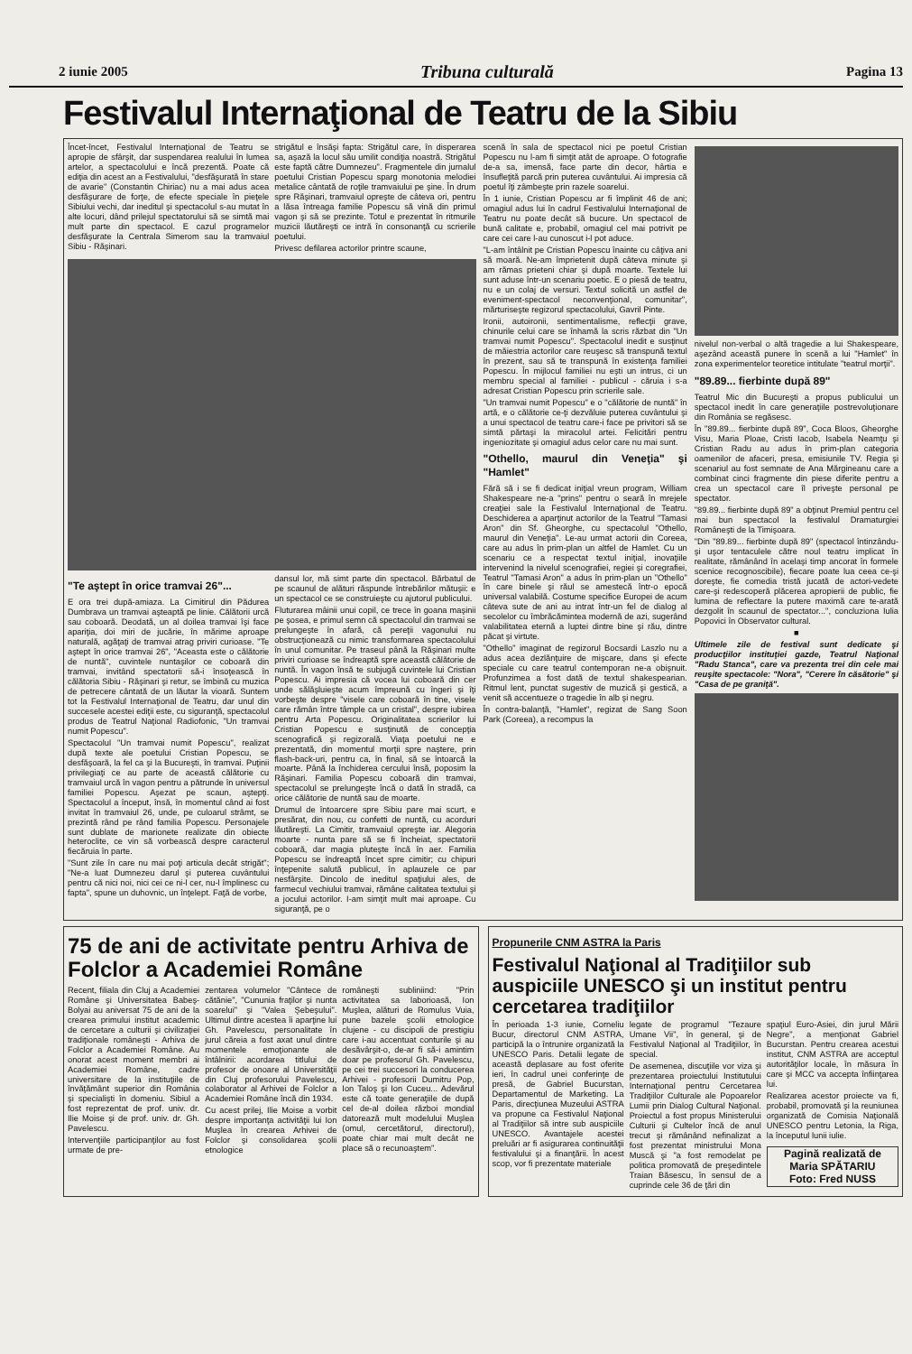2 iunie 2005 Tribuna culturală Pagina 13
Festivalul Internaţional de Teatru de la Sibiu
Încet-încet, Festivalul Internaţional de Teatru se apropie de sfârşit, dar suspendarea realului în lumea artelor, a spectacolului e încă prezentă. Poate că ediţia din acest an a Festivalului, "desfăşurată în stare de avarie" (Constantin Chiriac) nu a mai adus acea desfăşurare de forţe, de efecte speciale în pieţele Sibiului vechi, dar ineditul şi spectacolul s-au mutat în alte locuri, dând prilejul spectatorului să se simtă mai mult parte din spectacol. E cazul programelor desfăşurate la Centrala Simerom sau la tramvaiul Sibiu - Răşinari.
strigătul e însăşi fapta: Strigătul care, în disperarea sa, aşază la locul său umilit condiţia noastră. Strigătul este faptă către Dumnezeu". Fragmentele din jurnalul poetului Cristian Popescu sparg monotonia melodiei metalice cântată de roţile tramvaiului pe şine. În drum spre Răşinari, tramvaiul opreşte de câteva ori, pentru a lăsa întreaga familie Popescu să vină din primul vagon şi să se prezinte. Totul e prezentat în ritmurile muzicii lăutăreşti ce intră în consonanţă cu scrierile poetului.
Privesc defilarea actorilor printre scaune,
"Te aştept în orice tramvai 26"...
E ora trei după-amiaza. La Cimitirul din Pădurea Dumbrava un tramvai aşteaptă pe linie. Călătorii urcă sau coboară. Deodată, un al doilea tramvai îşi face apariţia, doi miri de jucărie, în mărime aproape naturală, agăţaţi de tramvai atrag priviri curioase. "Te aştept în orice tramvai 26", "Aceasta este o călătorie de nuntă", cuvintele nuntaşilor ce coboară din tramvai, invitând spectatorii să-i însoţească în călătoria Sibiu - Răşinari şi retur, se îmbină cu muzica de petrecere cântată de un lăutar la vioară. Suntem tot la Festivalul Internaţional de Teatru, dar unul din succesele acestei ediţii este, cu siguranţă, spectacolul produs de Teatrul Naţional Radiofonic, "Un tramvai numit Popescu".
Spectacolul "Un tramvai numit Popescu", realizat după texte ale poetului Cristian Popescu, se desfăşoară, la fel ca şi la Bucureşti, în tramvai. Puţinii privilegiaţi ce au parte de această călătorie cu tramvaiul urcă în vagon pentru a pătrunde în universul familiei Popescu. Aşezat pe scaun, aştepţi. Spectacolul a început, însă, în momentul când ai fost invitat în tramvaiul 26, unde, pe culoarul strâmt, se prezintă rând pe rând familia Popescu. Personajele sunt dublate de marionete realizate din obiecte heteroclite, ce vin să vorbească despre caracterul fiecăruia în parte.
"Sunt zile în care nu mai poţi articula decât strigăt"; "Ne-a luat Dumnezeu darul şi puterea cuvântului pentru că nici noi, nici cei ce ni-l cer, nu-l împlinesc cu fapta", spune un duhovnic, un înţelept. Faţă de vorbe,
dansul lor, mă simt parte din spectacol. Bărbatul de pe scaunul de alături răspunde întrebărilor mătuşii: e un spectacol ce se construieşte cu ajutorul publicului.
Fluturarea mâinii unui copil, ce trece în goana maşinii pe şosea, e primul semn că spectacolul din tramvai se prelungeşte în afară, că pereţii vagonului nu obstrucţionează cu nimic transformarea spectacolului în unul comunitar. Pe traseul până la Răşinari multe priviri curioase se îndreaptă spre această călătorie de nuntă. În vagon însă te subjugă cuvintele lui Cristian Popescu. Ai impresia că vocea lui coboară din cer unde sălăşluieşte acum împreună cu îngeri şi îţi vorbeşte despre "visele care coboară în tine, visele care rămân între tâmple ca un cristal", despre iubirea pentru Arta Popescu. Originalitatea scrierilor lui Cristian Popescu e susţinută de concepţia scenografică şi regizorală. Viaţa poetului ne e prezentată, din momentul morţii spre naştere, prin flash-back-uri, pentru ca, în final, să se întoarcă la moarte. Până la închiderea cercului însă, poposim la Răşinari. Familia Popescu coboară din tramvai, spectacolul se prelungeşte încă o dată în stradă, ca orice călătorie de nuntă sau de moarte.
Drumul de întoarcere spre Sibiu pare mai scurt, e presărat, din nou, cu confetti de nuntă, cu acorduri lăutăreşti. La Cimitir, tramvaiul opreşte iar. Alegoria moarte - nunta pare să se fi încheiat, spectatorii coboară, dar magia pluteşte încă în aer. Familia Popescu se îndreaptă încet spre cimitir; cu chipuri înţepenite salută publicul, în aplauzele ce par nesfârşite. Dincolo de ineditul spaţiului ales, de farmecul vechiului tramvai, rămâne calitatea textului şi a jocului actorilor. I-am simţit mult mai aproape. Cu siguranţă, pe o
scenă în sala de spectacol nici pe poetul Cristian Popescu nu l-am fi simţit atât de aproape. O fotografie de-a sa, imensă, face parte din decor, hârtia e însufleţită parcă prin puterea cuvântului. Ai impresia că poetul îţi zâmbeşte prin razele soarelui.
În 1 iunie, Cristian Popescu ar fi împlinit 46 de ani; omagiul adus lui în cadrul Festivalului Internaţional de Teatru nu poate decât să bucure. Un spectacol de bună calitate e, probabil, omagiul cel mai potrivit pe care cei care l-au cunoscut i-l pot aduce.
"L-am întâlnit pe Cristian Popescu înainte cu câţiva ani să moară. Ne-am împrietenit după câteva minute şi am rămas prieteni chiar şi după moarte. Textele lui sunt aduse într-un scenariu poetic. E o piesă de teatru, nu e un colaj de versuri. Textul solicită un astfel de eveniment-spectacol neconvenţional, comunitar", mărturiseşte regizorul spectacolului, Gavril Pinte.
Ironii, autoironii, sentimentalisme, reflecţii grave, chinurile celui care se înhamă la scris răzbat din "Un tramvai numit Popescu". Spectacolul inedit e susţinut de măiestria actorilor care reuşesc să transpună textul în prezent, sau să te transpună în existenţa familiei Popescu. În mijlocul familiei nu eşti un intrus, ci un membru special al familiei - publicul - căruia i s-a adresat Cristian Popescu prin scrierile sale.
"Un tramvai numit Popescu" e o "călătorie de nuntă" în artă, e o călătorie ce-ţi dezvăluie puterea cuvântului şi a unui spectacol de teatru care-i face pe privitori să se simtă părtaşi la miracolul artei. Felicitări pentru ingeniozitate şi omagiul adus celor care nu mai sunt.
"Othello, maurul din Veneţia" şi "Hamlet"
Fără să i se fi dedicat iniţial vreun program, William Shakespeare ne-a "prins" pentru o seară în mrejele creaţiei sale la Festivalul Internaţional de Teatru. Deschiderea a aparţinut actorilor de la Teatrul "Tamasi Aron" din Sf. Gheorghe, cu spectacolul "Othello, maurul din Veneţia". Le-au urmat actorii din Coreea, care au adus în prim-plan un altfel de Hamlet. Cu un scenariu ce a respectat textul iniţial, inovaţiile intervenind la nivelul scenografiei, regiei şi coregrafiei, Teatrul "Tamasi Aron" a adus în prim-plan un "Othello" în care binele şi răul se amestecă într-o epocă universal valabilă. Costume specifice Europei de acum câteva sute de ani au intrat într-un fel de dialog al secolelor cu îmbrăcămintea modernă de azi, sugerând valabilitatea eternă a luptei dintre bine şi rău, dintre păcat şi virtute.
"Othello" imaginat de regizorul Bocsardi Laszlo nu a adus acea dezlănţuire de mişcare, dans şi efecte speciale cu care teatrul contemporan ne-a obişnuit. Profunzimea a fost dată de textul shakespearian. Ritmul lent, punctat sugestiv de muzică şi gestică, a venit să accentueze o tragedie în alb şi negru.
În contra-balanţă, "Hamlet", regizat de Sang Soon Park (Coreea), a recompus la
nivelul non-verbal o altă tragedie a lui Shakespeare, aşezând această punere în scenă a lui "Hamlet" în zona experimentelor teoretice intitulate "teatrul morţii".
"89.89... fierbinte după 89"
Teatrul Mic din Bucureşti a propus publicului un spectacol inedit în care generaţiile postrevoluţionare din România se regăsesc.
În "89.89... fierbinte după 89", Coca Bloos, Gheorghe Visu, Maria Ploae, Cristi Iacob, Isabela Neamţu şi Cristian Radu au adus în prim-plan categoria oamenilor de afaceri, presa, emisiunile TV. Regia şi scenariul au fost semnate de Ana Mărgineanu care a combinat cinci fragmente din piese diferite pentru a crea un spectacol care îl priveşte personal pe spectator.
"89.89... fierbinte după 89" a obţinut Premiul pentru cel mai bun spectacol la festivalul Dramaturgiei Româneşti de la Timişoara.
"Din "89.89... fierbinte după 89" (spectacol întinzându-şi uşor tentaculele către noul teatru implicat în realitate, rămânând în acelaşi timp ancorat în formele scenice recognoscibile), fiecare poate lua ceea ce-şi doreşte, fie comedia tristă jucată de actori-vedete care-şi redescoperă plăcerea apropierii de public, fie lumina de reflectare la putere maximă care te-arată dezgolit în scaunul de spectator...", concluziona Iulia Popovici în Observator cultural.
■
Ultimele zile de festival sunt dedicate şi producţiilor instituţiei gazde, Teatrul Naţional "Radu Stanca", care va prezenta trei din cele mai reuşite spectacole: "Nora", "Cerere în căsătorie" şi "Casa de pe graniţă".
75 de ani de activitate pentru Arhiva de Folclor a Academiei Române
Recent, filiala din Cluj a Academiei Române şi Universitatea Babeş-Bolyai au aniversat 75 de ani de la crearea primului institut academic de cercetare a culturii şi civilizaţiei tradiţionale româneşti - Arhiva de Folclor a Academiei Române. Au onorat acest moment membri ai Academiei Române, cadre universitare de la instituţiile de învăţământ superior din România şi specialişti în domeniu. Sibiul a fost reprezentat de prof. univ. dr. Ilie Moise şi de prof. univ. dr. Gh. Pavelescu.
Intervenţiile participanţilor au fost urmate de pre-
zentarea volumelor "Cântece de cătănie", "Cununia fraţilor şi nunta soarelui" şi "Valea Şebeşului". Ultimul dintre acestea îi aparţine lui Gh. Pavelescu, personalitate în jurul căreia a fost axat unul dintre momentele emoţionante ale întâlnirii: acordarea titlului de profesor de onoare al Universităţii din Cluj profesorului Pavelescu, colaborator al Arhivei de Folclor a Academiei Române încă din 1934.
Cu acest prilej, Ilie Moise a vorbit despre importanţa activităţii lui Ion Muşlea în crearea Arhivei de Folclor şi consolidarea şcolii etnologice
româneşti subliniind: "Prin activitatea sa laborioasă, Ion Muşlea, alături de Romulus Vuia, pune bazele şcolii etnologice clujene - cu discipoli de prestigiu care i-au accentuat conturile şi au desăvârşit-o, de-ar fi să-i amintim doar pe profesorul Gh. Pavelescu, pe cei trei succesori la conducerea Arhivei - profesorii Dumitru Pop, Ion Taloş şi Ion Cuceu... Adevărul este că toate generaţiile de după cel de-al doilea război mondial datorează mult modelului Muşlea (omul, cercetătorul, directorul), poate chiar mai mult decât ne place să o recunoaştem".
Propunerile CNM ASTRA la Paris
Festivalul Naţional al Tradiţiilor sub auspiciile UNESCO şi un institut pentru cercetarea tradiţiilor
În perioada 1-3 iunie, Corneliu Bucur, directorul CNM ASTRA, participă la o întrunire organizată la UNESCO Paris. Detalii legate de această deplasare au fost oferite ieri, în cadrul unei conferinţe de presă, de Gabriel Bucurstan, Departamentul de Marketing. La Paris, direcţiunea Muzeului ASTRA va propune ca Festivalul Naţional al Tradiţiilor să intre sub auspiciile UNESCO. Avantajele acestei preluări ar fi asigurarea continuităţii festivalului şi a finanţării. În acest scop, vor fi prezentate materiale
legate de programul "Tezaure Umane Vii", în general, şi de Festivalul Naţional al Tradiţiilor, în special.
De asemenea, discuţiile vor viza şi prezentarea proiectului Institutului Internaţional pentru Cercetarea Tradiţiilor Culturale ale Popoarelor Lumii prin Dialog Cultural Naţional. Proiectul a fost propus Ministerului Culturii şi Cultelor încă de anul trecut şi rămânând nefinalizat a fost prezentat ministrului Mona Muscă şi "a fost remodelat pe politica promovată de preşedintele Traian Băsescu, în sensul de a cuprinde cele 36 de ţări din
spaţiul Euro-Asiei, din jurul Mării Negre", a menţionat Gabriel Bucurstan. Pentru crearea acestui institut, CNM ASTRA are acceptul autorităţilor locale, în măsura în care şi MCC va accepta înfiinţarea lui.
Realizarea acestor proiecte va fi, probabil, promovată şi la reuniunea organizată de Comisia Naţională UNESCO pentru Letonia, la Riga, la începutul lunii iulie.
Pagină realizată de
Maria SPĂTARIU
Foto: Fred NUSS